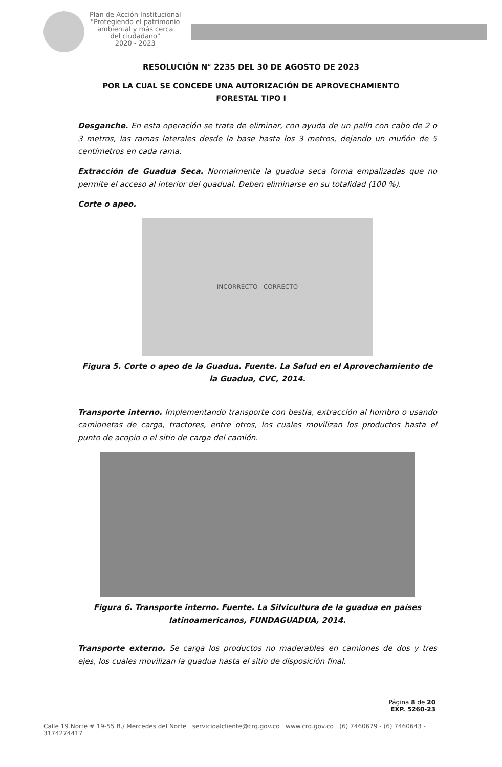Plan de Acción Institucional
"Protegiendo el patrimonio
ambiental y más cerca
del ciudadano"
2020 - 2023
RESOLUCIÓN N° 2235 DEL 30 DE AGOSTO DE 2023
POR LA CUAL SE CONCEDE UNA AUTORIZACIÓN DE APROVECHAMIENTO
FORESTAL TIPO I
Desganche. En esta operación se trata de eliminar, con ayuda de un palín con cabo de 2 o 3 metros, las ramas laterales desde la base hasta los 3 metros, dejando un muñón de 5 centímetros en cada rama.
Extracción de Guadua Seca. Normalmente la guadua seca forma empalizadas que no permite el acceso al interior del guadual. Deben eliminarse en su totalidad (100 %).
Corte o apeo.
INCORRECTO CORRECTO
Figura 5. Corte o apeo de la Guadua. Fuente. La Salud en el Aprovechamiento de la Guadua, CVC, 2014.
Transporte interno. Implementando transporte con bestia, extracción al hombro o usando camionetas de carga, tractores, entre otros, los cuales movilizan los productos hasta el punto de acopio o el sitio de carga del camión.
Figura 6. Transporte interno. Fuente. La Silvicultura de la guadua en países latinoamericanos, FUNDAGUADUA, 2014.
Transporte externo. Se carga los productos no maderables en camiones de dos y tres ejes, los cuales movilizan la guadua hasta el sitio de disposición final.
Página 8 de 20
EXP. 5260-23
Calle 19 Norte # 19-55 B./ Mercedes del Norte servicioalcliente@crq.gov.co www.crq.gov.co (6) 7460679 - (6) 7460643 - 3174274417